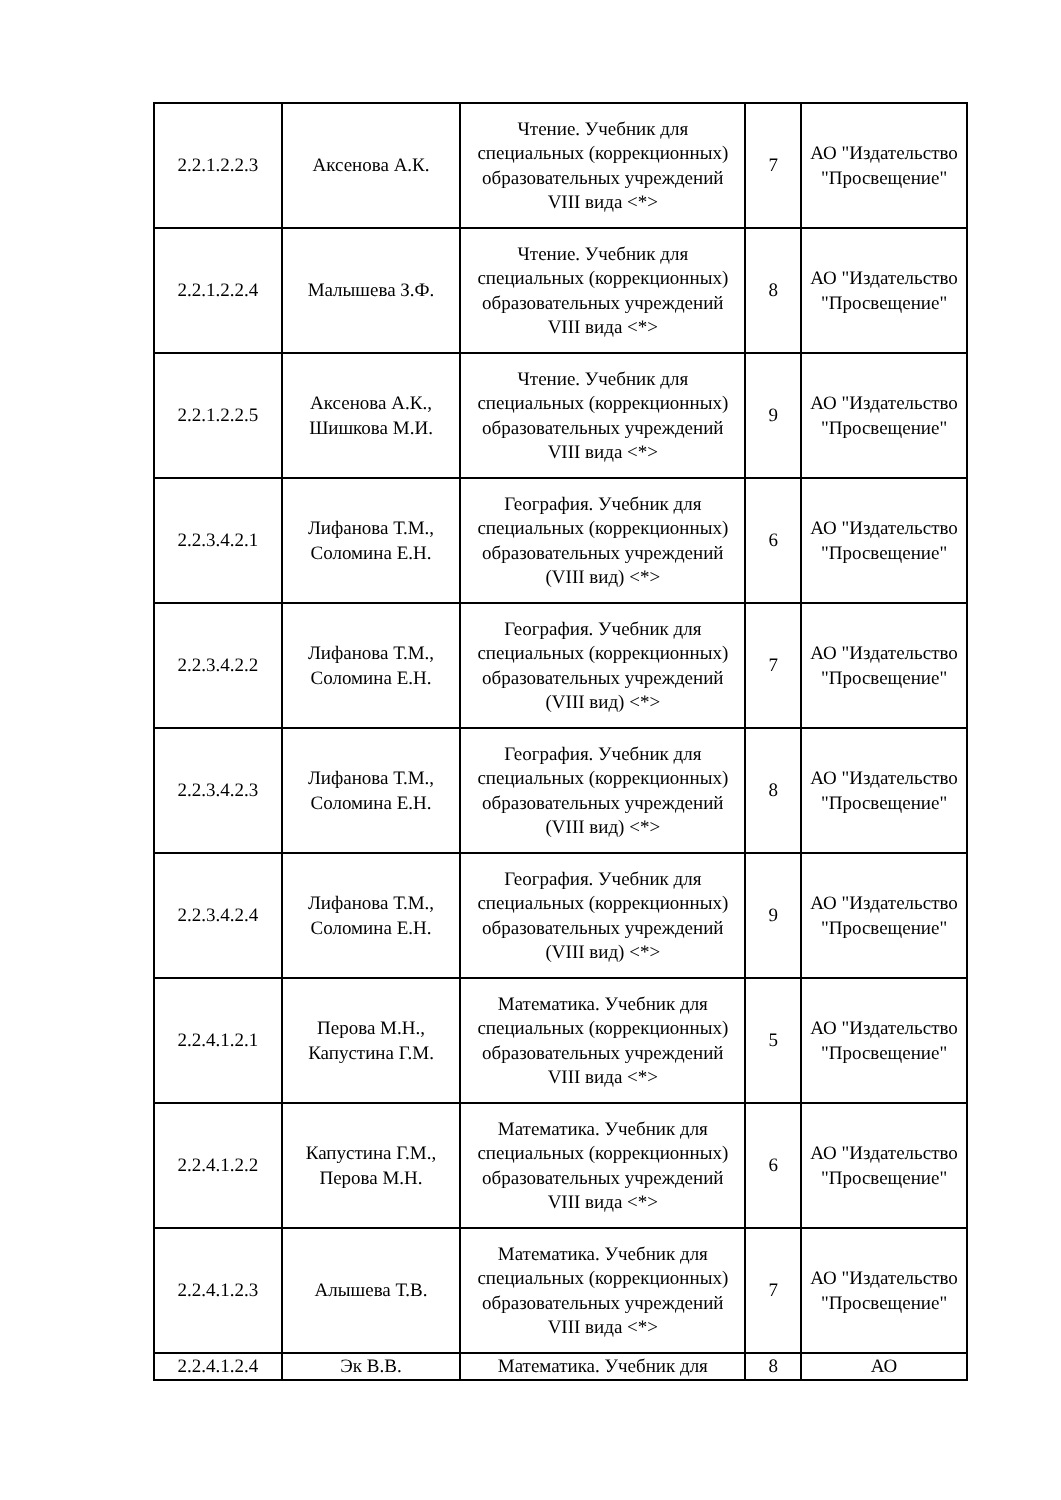| 2.2.1.2.2.3 | Аксенова А.К. | Чтение. Учебник для специальных (коррекционных) образовательных учреждений VIII вида <*> | 7 | АО "Издательство "Просвещение" |
| 2.2.1.2.2.4 | Малышева З.Ф. | Чтение. Учебник для специальных (коррекционных) образовательных учреждений VIII вида <*> | 8 | АО "Издательство "Просвещение" |
| 2.2.1.2.2.5 | Аксенова А.К., Шишкова М.И. | Чтение. Учебник для специальных (коррекционных) образовательных учреждений VIII вида <*> | 9 | АО "Издательство "Просвещение" |
| 2.2.3.4.2.1 | Лифанова Т.М., Соломина Е.Н. | География. Учебник для специальных (коррекционных) образовательных учреждений (VIII вид) <*> | 6 | АО "Издательство "Просвещение" |
| 2.2.3.4.2.2 | Лифанова Т.М., Соломина Е.Н. | География. Учебник для специальных (коррекционных) образовательных учреждений (VIII вид) <*> | 7 | АО "Издательство "Просвещение" |
| 2.2.3.4.2.3 | Лифанова Т.М., Соломина Е.Н. | География. Учебник для специальных (коррекционных) образовательных учреждений (VIII вид) <*> | 8 | АО "Издательство "Просвещение" |
| 2.2.3.4.2.4 | Лифанова Т.М., Соломина Е.Н. | География. Учебник для специальных (коррекционных) образовательных учреждений (VIII вид) <*> | 9 | АО "Издательство "Просвещение" |
| 2.2.4.1.2.1 | Перова М.Н., Капустина Г.М. | Математика. Учебник для специальных (коррекционных) образовательных учреждений VIII вида <*> | 5 | АО "Издательство "Просвещение" |
| 2.2.4.1.2.2 | Капустина Г.М., Перова М.Н. | Математика. Учебник для специальных (коррекционных) образовательных учреждений VIII вида <*> | 6 | АО "Издательство "Просвещение" |
| 2.2.4.1.2.3 | Алышева Т.В. | Математика. Учебник для специальных (коррекционных) образовательных учреждений VIII вида <*> | 7 | АО "Издательство "Просвещение" |
| 2.2.4.1.2.4 | Эк В.В. | Математика. Учебник для | 8 | АО |